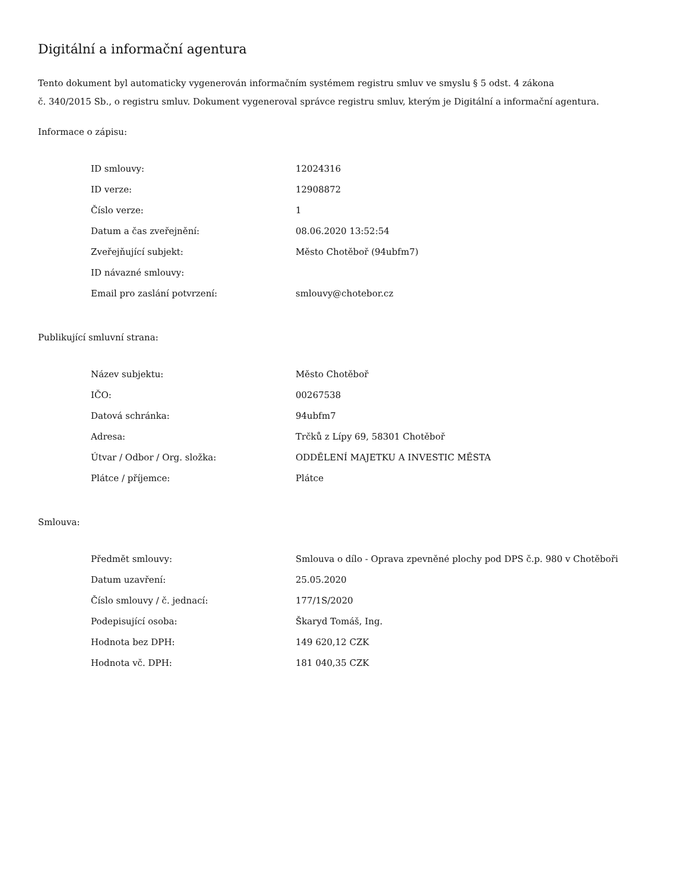Digitální a informační agentura
Tento dokument byl automaticky vygenerován informačním systémem registru smluv ve smyslu § 5 odst. 4 zákona
č. 340/2015 Sb., o registru smluv. Dokument vygeneroval správce registru smluv, kterým je Digitální a informační agentura.
Informace o zápisu:
| ID smlouvy: | 12024316 |
| ID verze: | 12908872 |
| Číslo verze: | 1 |
| Datum a čas zveřejnění: | 08.06.2020 13:52:54 |
| Zveřejňující subjekt: | Město Chotěboř (94ubfm7) |
| ID návazné smlouvy: | |
| Email pro zaslání potvrzení: | smlouvy@chotebor.cz |
Publikující smluvní strana:
| Název subjektu: | Město Chotěboř |
| IČO: | 00267538 |
| Datová schránka: | 94ubfm7 |
| Adresa: | Trčků z Lípy 69, 58301 Chotěboř |
| Útvar / Odbor / Org. složka: | ODDĚLENÍ MAJETKU A INVESTIC MĚSTA |
| Plátce / příjemce: | Plátce |
Smlouva:
| Předmět smlouvy: | Smlouva o dílo - Oprava zpevněné plochy pod DPS č.p. 980 v Chotěboři |
| Datum uzavření: | 25.05.2020 |
| Číslo smlouvy / č. jednací: | 177/1S/2020 |
| Podepisující osoba: | Škaryd Tomáš, Ing. |
| Hodnota bez DPH: | 149 620,12 CZK |
| Hodnota vč. DPH: | 181 040,35 CZK |